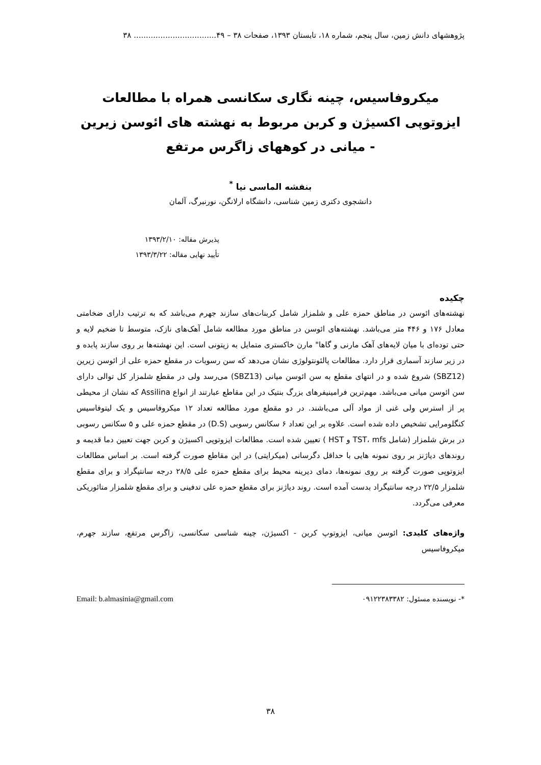پژوهشهای دانش زمین، سال پنجم، شماره ۱۸، تابستان ۱۳۹۳، صفحات ۳۸ – ۴۹.................................. ۳۸
میکروفاسیس، چینه نگاری سکانسی همراه با مطالعات ایزوتوپی اکسیژن و کربن مربوط به نهشته های ائوسن زیرین - میانی در کوههای زاگرس مرتفع
بنفشه الماسی نیا <sup>*</sup>
دانشجوی دکتری زمین شناسی، دانشگاه ارلانگن، نورنبرگ، آلمان
پذیرش مقاله: ۱۳۹۳/۲/۱۰
تأیید نهایی مقاله: ۱۳۹۳/۳/۲۲
چکیده
نهشته‌های ائوسن در مناطق حمزه علی و شلمزار شامل کربنات‌های سازند جهرم می‌باشد که به ترتیب دارای ضخامتی معادل ۱۷۶ و ۴۴۶ متر می‌باشد. نهشته‌های ائوسن در مناطق مورد مطالعه شامل آهک‌های نازک، متوسط تا ضخیم لایه و حتی توده‌ای با میان لایه‌های آهک مارنی و گاها" مارن خاکستری متمایل به زیتونی است. این نهشته‌ها بر روی سازند پابده و در زیر سازند آسماری قرار دارد. مطالعات پالئونتولوژی نشان می‌دهد که سن رسوبات در مقطع حمزه علی از ائوسن زیرین (SBZ12) شروع شده و در انتهای مقطع به سن ائوسن میانی (SBZ13) می‌رسد ولی در مقطع شلمزار کل توالی دارای سن ائوسن میانی می‌باشد. مهم‌ترین فرامینیفرهای بزرگ بنتیک در این مقاطع عبارتند از انواع Assilina که نشان از محیطی پر از استرس ولی غنی از مواد آلی می‌باشند. در دو مقطع مورد مطالعه تعداد ۱۲ میکروفاسیس و یک لیتوفاسیس کنگلومرایی تشخیص داده شده است. علاوه بر این تعداد ۶ سکانس رسوبی (D.S) در مقطع حمزه علی و ۵ سکانس رسوبی در برش شلمزار (شامل TST، mfs و HST ) تعیین شده است. مطالعات ایزوتوپی اکسیژن و کربن جهت تعیین دما قدیمه و روندهای دیاژنز بر روی نمونه هایی با حداقل دگرسانی (میکرایتی) در این مقاطع صورت گرفته است. بر اساس مطالعات ایزوتوپی صورت گرفته بر روی نمونه‌ها، دمای دیرینه محیط برای مقطع حمزه علی ۲۸/۵ درجه سانتیگراد و برای مقطع شلمزار ۲۲/۵ درجه سانتیگراد بدست آمده است. روند دیاژنز برای مقطع حمزه علی تدفینی و برای مقطع شلمزار متائوریکی معرفی می‌گردد.
واژه‌های کلیدی: ائوسن میانی، ایزوتوپ کربن - اکسیژن، چینه شناسی سکانسی، زاگرس مرتفع، سازند جهرم، میکروفاسیس
*- نویسنده مسئول: ۰۹۱۲۲۳۸۳۳۸۲ Email: b.almasinia@gmail.com
۳۸